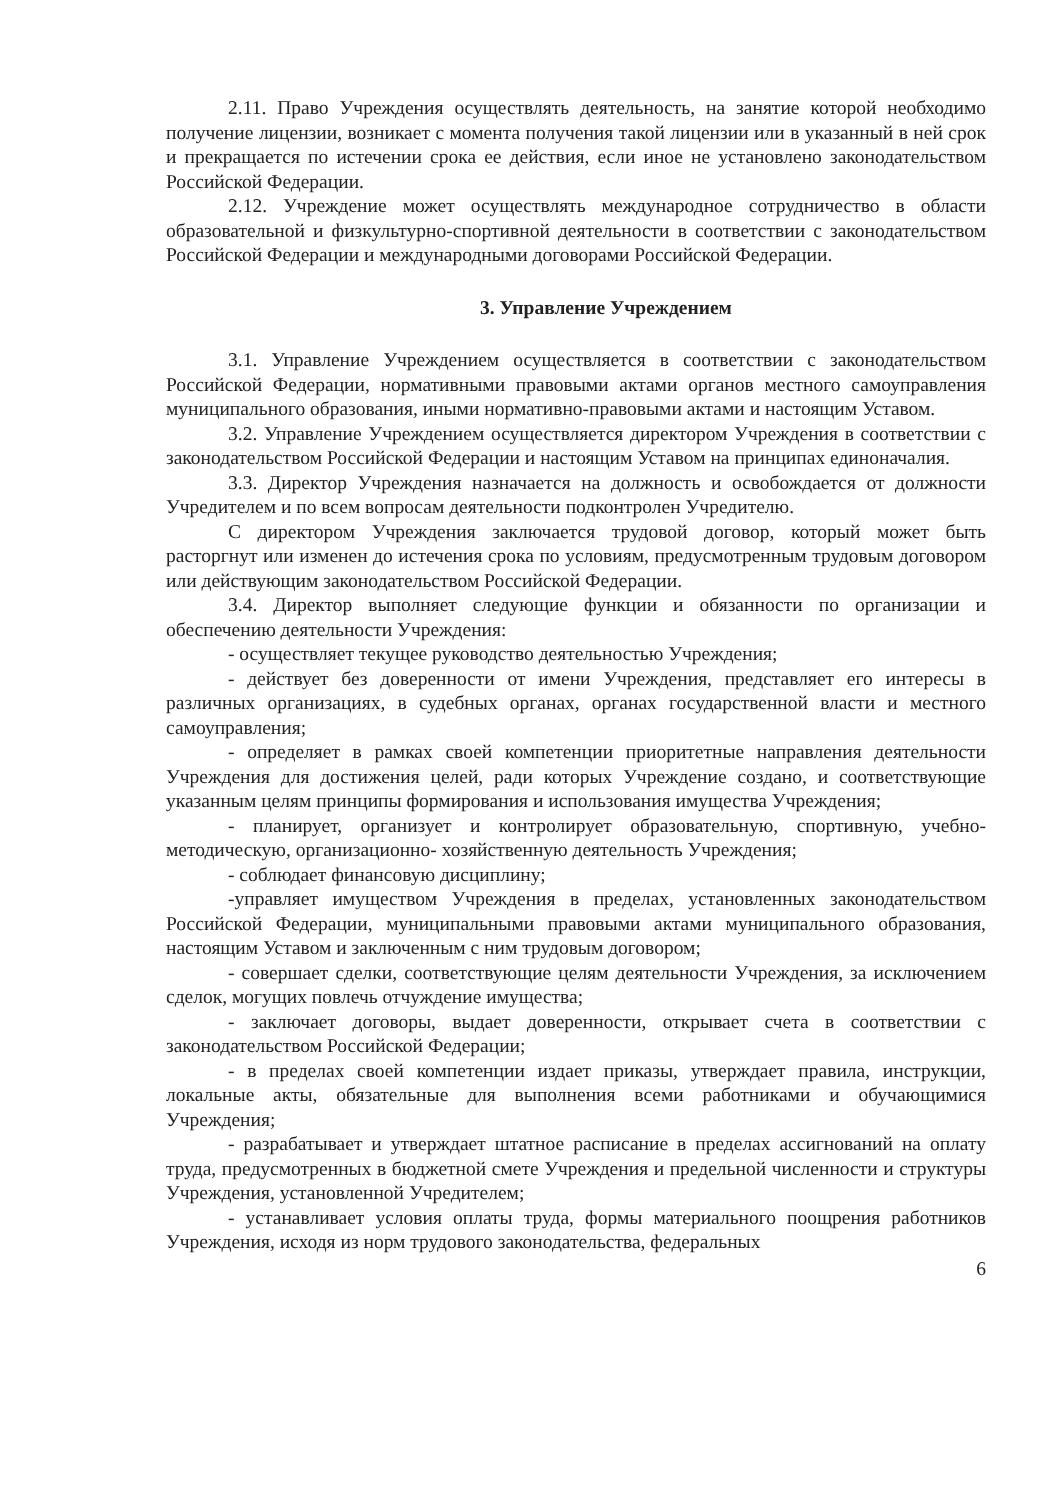2.11. Право Учреждения осуществлять деятельность, на занятие которой необходимо получение лицензии, возникает с момента получения такой лицензии или в указанный в ней срок и прекращается по истечении срока ее действия, если иное не установлено законодательством Российской Федерации.
2.12. Учреждение может осуществлять международное сотрудничество в области образовательной и физкультурно-спортивной деятельности в соответствии с законодательством Российской Федерации и международными договорами Российской Федерации.
3. Управление Учреждением
3.1. Управление Учреждением осуществляется в соответствии с законодательством Российской Федерации, нормативными правовыми актами органов местного самоуправления муниципального образования, иными нормативно-правовыми актами и настоящим Уставом.
3.2. Управление Учреждением осуществляется директором Учреждения в соответствии с законодательством Российской Федерации и настоящим Уставом на принципах единоначалия.
3.3. Директор Учреждения назначается на должность и освобождается от должности Учредителем и по всем вопросам деятельности подконтролен Учредителю.
С директором Учреждения заключается трудовой договор, который может быть расторгнут или изменен до истечения срока по условиям, предусмотренным трудовым договором или действующим законодательством Российской Федерации.
3.4. Директор выполняет следующие функции и обязанности по организации и обеспечению деятельности Учреждения:
- осуществляет текущее руководство деятельностью Учреждения;
- действует без доверенности от имени Учреждения, представляет его интересы в различных организациях, в судебных органах, органах государственной власти и местного самоуправления;
- определяет в рамках своей компетенции приоритетные направления деятельности Учреждения для достижения целей, ради которых Учреждение создано, и соответствующие указанным целям принципы формирования и использования имущества Учреждения;
- планирует, организует и контролирует образовательную, спортивную, учебно-методическую, организационно- хозяйственную деятельность Учреждения;
- соблюдает финансовую дисциплину;
-управляет имуществом Учреждения в пределах, установленных законодательством Российской Федерации, муниципальными правовыми актами муниципального образования, настоящим Уставом и заключенным с ним трудовым договором;
- совершает сделки, соответствующие целям деятельности Учреждения, за исключением сделок, могущих повлечь отчуждение имущества;
- заключает договоры, выдает доверенности, открывает счета в соответствии с законодательством Российской Федерации;
- в пределах своей компетенции издает приказы, утверждает правила, инструкции, локальные акты, обязательные для выполнения всеми работниками и обучающимися Учреждения;
- разрабатывает и утверждает штатное расписание в пределах ассигнований на оплату труда, предусмотренных в бюджетной смете Учреждения и предельной численности и структуры Учреждения, установленной Учредителем;
- устанавливает условия оплаты труда, формы материального поощрения работников Учреждения, исходя из норм трудового законодательства, федеральных
6